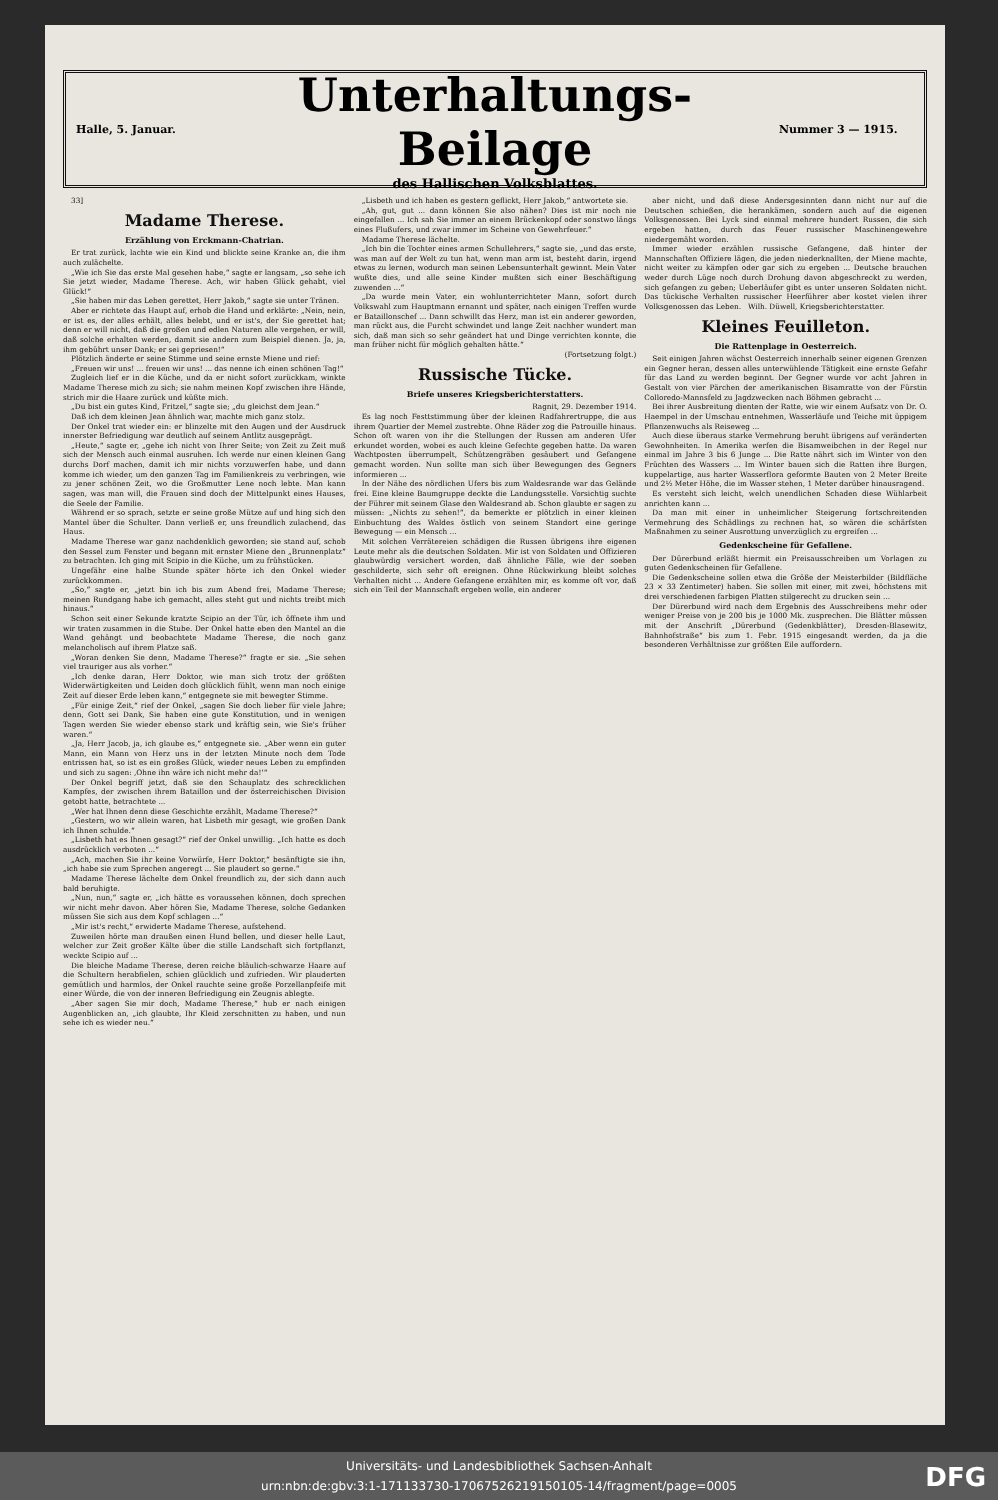Halle, 5. Januar.
Unterhaltungs-Beilage
des Hallischen Volksblattes.
Nummer 3 — 1915.
33]
Madame Therese.
Erzählung von Erckmann-Chatrian.
Er trat zurück, lachte wie ein Kind und blickte seine Kranke an, die ihm auch zulächelte.
„Wie ich Sie das erste Mal gesehen habe,“ sagte er langsam, „so sehe ich Sie jetzt wieder, Madame Therese. Ach, wir haben Glück gehabt, viel Glück!“
„Sie haben mir das Leben gerettet, Herr Jakob,“ sagte sie unter Tränen.
Aber er richtete das Haupt auf, erhob die Hand und erklärte: „Nein, nein, er ist es, der alles erhält, alles belebt, und er ist's, der Sie gerettet hat; denn er will nicht, daß die großen und edlen Naturen alle vergehen, er will, daß solche erhalten werden, damit sie andern zum Beispiel dienen. Ja, ja, ihm gebührt unser Dank; er sei gepriesen!“
Plötzlich änderte er seine Stimme und seine ernste Miene und rief:
„Freuen wir uns! ... freuen wir uns! ... das nenne ich einen schönen Tag!“
Zugleich lief er in die Küche, und da er nicht sofort zurückkam, winkte Madame Therese mich zu sich; sie nahm meinen Kopf zwischen ihre Hände, strich mir die Haare zurück und küßte mich.
„Du bist ein gutes Kind, Fritzel,“ sagte sie; „du gleichst dem Jean.“
Daß ich dem kleinen Jean ähnlich war, machte mich ganz stolz.
Der Onkel trat wieder ein: er blinzelte mit den Augen und der Ausdruck innerster Befriedigung war deutlich auf seinem Antlitz ausgeprägt.
„Heute,“ sagte er, „gehe ich nicht von Ihrer Seite; von Zeit zu Zeit muß sich der Mensch auch einmal ausruhen. Ich werde nur einen kleinen Gang durchs Dorf machen, damit ich mir nichts vorzuwerfen habe, und dann komme ich wieder, um den ganzen Tag im Familienkreis zu verbringen, wie zu jener schönen Zeit, wo die Großmutter Lene noch lebte. Man kann sagen, was man will, die Frauen sind doch der Mittelpunkt eines Hauses, die Seele der Familie.
Während er so sprach, setzte er seine große Mütze auf und hing sich den Mantel über die Schulter. Dann verließ er, uns freundlich zulachend, das Haus.
Madame Therese war ganz nachdenklich geworden; sie stand auf, schob den Sessel zum Fenster und begann mit ernster Miene den „Brunnenplatz“ zu betrachten. Ich ging mit Scipio in die Küche, um zu frühstücken.
Ungefähr eine halbe Stunde später hörte ich den Onkel wieder zurückkommen.
„So,“ sagte er, „jetzt bin ich bis zum Abend frei, Madame Therese; meinen Rundgang habe ich gemacht, alles steht gut und nichts treibt mich hinaus.“
Schon seit einer Sekunde kratzte Scipio an der Tür, ich öffnete ihm und wir traten zusammen in die Stube. Der Onkel hatte eben den Mantel an die Wand gehängt und beobachtete Madame Therese, die noch ganz melancholisch auf ihrem Platze saß.
„Woran denken Sie denn, Madame Therese?“ fragte er sie. „Sie sehen viel trauriger aus als vorher.“
„Ich denke daran, Herr Doktor, wie man sich trotz der größten Widerwärtigkeiten und Leiden doch glücklich fühlt, wenn man noch einige Zeit auf dieser Erde leben kann,“ entgegnete sie mit bewegter Stimme.
„Für einige Zeit,“ rief der Onkel, „sagen Sie doch lieber für viele Jahre; denn, Gott sei Dank, Sie haben eine gute Konstitution, und in wenigen Tagen werden Sie wieder ebenso stark und kräftig sein, wie Sie's früher waren.“
„Ja, Herr Jacob, ja, ich glaube es,“ entgegnete sie. „Aber wenn ein guter Mann, ein Mann von Herz uns in der letzten Minute noch dem Tode entrissen hat, so ist es ein großes Glück, wieder neues Leben zu empfinden und sich zu sagen: ‚Ohne ihn wäre ich nicht mehr da!‘“
Der Onkel begriff jetzt, daß sie den Schauplatz des schrecklichen Kampfes, der zwischen ihrem Bataillon und der österreichischen Division getobt hatte, betrachtete ...
„Wer hat Ihnen denn diese Geschichte erzählt, Madame Therese?“
„Gestern, wo wir allein waren, hat Lisbeth mir gesagt, wie großen Dank ich Ihnen schulde.“
„Lisbeth hat es Ihnen gesagt?“ rief der Onkel unwillig. „Ich hatte es doch ausdrücklich verboten ...“
„Ach, machen Sie ihr keine Vorwürfe, Herr Doktor,“ besänftigte sie ihn, „ich habe sie zum Sprechen angeregt ... Sie plaudert so gerne.“
Madame Therese lächelte dem Onkel freundlich zu, der sich dann auch bald beruhigte.
„Nun, nun,“ sagte er, „ich hätte es voraussehen können, doch sprechen wir nicht mehr davon. Aber hören Sie, Madame Therese, solche Gedanken müssen Sie sich aus dem Kopf schlagen ...“
„Mir ist's recht,“ erwiderte Madame Therese, aufstehend.
Zuweilen hörte man draußen einen Hund bellen, und dieser helle Laut, welcher zur Zeit großer Kälte über die stille Landschaft sich fortpflanzt, weckte Scipio auf ...
Die bleiche Madame Therese, deren reiche bläulich-schwarze Haare auf die Schultern herabfielen, schien glücklich und zufrieden. Wir plauderten gemütlich und harmlos, der Onkel rauchte seine große Porzellanpfeife mit einer Würde, die von der inneren Befriedigung ein Zeugnis ablegte.
„Aber sagen Sie mir doch, Madame Therese,“ hub er nach einigen Augenblicken an, „ich glaubte, Ihr Kleid zerschnitten zu haben, und nun sehe ich es wieder neu.“
„Lisbeth und ich haben es gestern geflickt, Herr Jakob,“ antwortete sie.
„Ah, gut, gut ... dann können Sie also nähen? Dies ist mir noch nie eingefallen ... Ich sah Sie immer an einem Brückenkopf oder sonstwo längs eines Flußufers, und zwar immer im Scheine von Gewehrfeuer.“
Madame Therese lächelte.
„Ich bin die Tochter eines armen Schullehrers,“ sagte sie, „und das erste, was man auf der Welt zu tun hat, wenn man arm ist, besteht darin, irgend etwas zu lernen, wodurch man seinen Lebensunterhalt gewinnt. Mein Vater wußte dies, und alle seine Kinder mußten sich einer Beschäftigung zuwenden ...“
„Da wurde mein Vater, ein wohlunterrichteter Mann, sofort durch Volkswahl zum Hauptmann ernannt und später, nach einigen Treffen wurde er Bataillonschef ... Dann schwillt das Herz, man ist ein anderer geworden, man rückt aus, die Furcht schwindet und lange Zeit nachher wundert man sich, daß man sich so sehr geändert hat und Dinge verrichten konnte, die man früher nicht für möglich gehalten hätte.“
(Fortsetzung folgt.)
Russische Tücke.
Briefe unseres Kriegsberichterstatters.
Ragnit, 29. Dezember 1914.
Es lag noch Festtstimmung über der kleinen Radfahrertruppe, die aus ihrem Quartier der Memel zustrebte. Ohne Räder zog die Patrouille hinaus. Schon oft waren von ihr die Stellungen der Russen am anderen Ufer erkundet worden, wobei es auch kleine Gefechte gegeben hatte. Da waren Wachtposten überrumpelt, Schützengräben gesäubert und Gefangene gemacht worden. Nun sollte man sich über Bewegungen des Gegners informieren ...
In der Nähe des nördlichen Ufers bis zum Waldesrande war das Gelände frei. Eine kleine Baumgruppe deckte die Landungsstelle. Vorsichtig suchte der Führer mit seinem Glase den Waldesrand ab. Schon glaubte er sagen zu müssen: „Nichts zu sehen!“, da bemerkte er plötzlich in einer kleinen Einbuchtung des Waldes östlich von seinem Standort eine geringe Bewegung — ein Mensch ...
Mit solchen Verrätereien schädigen die Russen übrigens ihre eigenen Leute mehr als die deutschen Soldaten. Mir ist von Soldaten und Offizieren glaubwürdig versichert worden, daß ähnliche Fälle, wie der soeben geschilderte, sich sehr oft ereignen. Ohne Rückwirkung bleibt solches Verhalten nicht ... Andere Gefangene erzählten mir, es komme oft vor, daß sich ein Teil der Mannschaft ergeben wolle, ein anderer
aber nicht, und daß diese Andersgesinnten dann nicht nur auf die Deutschen schießen, die herankämen, sondern auch auf die eigenen Volksgenossen. Bei Lyck sind einmal mehrere hundert Russen, die sich ergeben hatten, durch das Feuer russischer Maschinengewehre niedergemäht worden.
Immer wieder erzählen russische Gefangene, daß hinter der Mannschaften Offiziere lägen, die jeden niederknallten, der Miene machte, nicht weiter zu kämpfen oder gar sich zu ergeben ... Deutsche brauchen weder durch Lüge noch durch Drohung davon abgeschreckt zu werden, sich gefangen zu geben; Ueberläufer gibt es unter unseren Soldaten nicht. Das tückische Verhalten russischer Heerführer aber kostet vielen ihrer Volksgenossen das Leben. Wilh. Düwell, Kriegsberichterstatter.
Kleines Feuilleton.
Die Rattenplage in Oesterreich.
Seit einigen Jahren wächst Oesterreich innerhalb seiner eigenen Grenzen ein Gegner heran, dessen alles unterwühlende Tätigkeit eine ernste Gefahr für das Land zu werden beginnt. Der Gegner wurde vor acht Jahren in Gestalt von vier Pärchen der amerikanischen Bisamratte von der Fürstin Colloredo-Mannsfeld zu Jagdzwecken nach Böhmen gebracht ...
Bei ihrer Ausbreitung dienten der Ratte, wie wir einem Aufsatz von Dr. O. Haempel in der Umschau entnehmen, Wasserläufe und Teiche mit üppigem Pflanzenwuchs als Reiseweg ...
Auch diese überaus starke Vermehrung beruht übrigens auf veränderten Gewohnheiten. In Amerika werfen die Bisamweibchen in der Regel nur einmal im Jahre 3 bis 6 Junge ... Die Ratte nährt sich im Winter von den Früchten des Wassers ... Im Winter bauen sich die Ratten ihre Burgen, kuppelartige, aus harter Wasserflora geformte Bauten von 2 Meter Breite und 2½ Meter Höhe, die im Wasser stehen, 1 Meter darüber hinausragend.
Es versteht sich leicht, welch unendlichen Schaden diese Wühlarbeit anrichten kann ...
Da man mit einer in unheimlicher Steigerung fortschreitenden Vermehrung des Schädlings zu rechnen hat, so wären die schärfsten Maßnahmen zu seiner Ausrottung unverzüglich zu ergreifen ...
Gedenkscheine für Gefallene.
Der Dürerbund erläßt hiermit ein Preisausschreiben um Vorlagen zu guten Gedenkscheinen für Gefallene.
Die Gedenkscheine sollen etwa die Größe der Meisterbilder (Bildfläche 23 × 33 Zentimeter) haben. Sie sollen mit einer, mit zwei, höchstens mit drei verschiedenen farbigen Platten stilgerecht zu drucken sein ...
Der Dürerbund wird nach dem Ergebnis des Ausschreibens mehr oder weniger Preise von je 200 bis je 1000 Mk. zusprechen. Die Blätter müssen mit der Anschrift „Dürerbund (Gedenkblätter), Dresden-Blasewitz, Bahnhofstraße“ bis zum 1. Febr. 1915 eingesandt werden, da ja die besonderen Verhältnisse zur größten Eile auffordern.
Universitäts- und Landesbibliothek Sachsen-Anhalt
urn:nbn:de:gbv:3:1-171133730-17067526219150105-14/fragment/page=0005
DFG